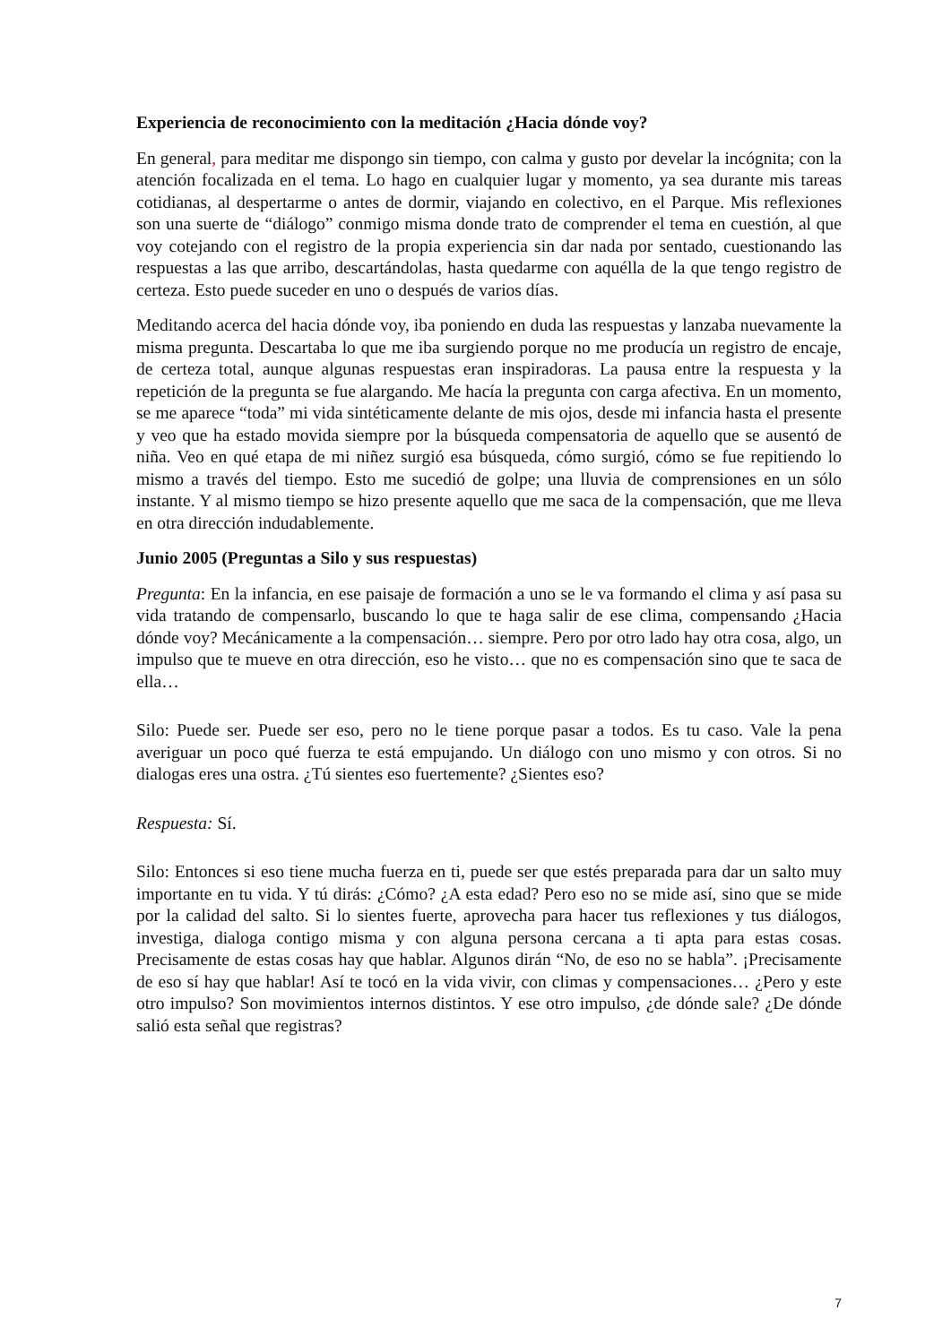Experiencia de reconocimiento con la meditación ¿Hacia dónde voy?
En general, para meditar me dispongo sin tiempo, con calma y gusto por develar la incógnita; con la atención focalizada en el tema. Lo hago en cualquier lugar y momento, ya sea durante mis tareas cotidianas, al despertarme o antes de dormir, viajando en colectivo, en el Parque. Mis reflexiones son una suerte de “diálogo” conmigo misma donde trato de comprender el tema en cuestión, al que voy cotejando con el registro de la propia experiencia sin dar nada por sentado, cuestionando las respuestas a las que arribo, descartándolas, hasta quedarme con aquélla de la que tengo registro de certeza. Esto puede suceder en uno o después de varios días.
Meditando acerca del hacia dónde voy, iba poniendo en duda las respuestas y lanzaba nuevamente la misma pregunta. Descartaba lo que me iba surgiendo porque no me producía un registro de encaje, de certeza total, aunque algunas respuestas eran inspiradoras. La pausa entre la respuesta y la repetición de la pregunta se fue alargando. Me hacía la pregunta con carga afectiva. En un momento, se me aparece “toda” mi vida sintéticamente delante de mis ojos, desde mi infancia hasta el presente y veo que ha estado movida siempre por la búsqueda compensatoria de aquello que se ausentó de niña. Veo en qué etapa de mi niñez surgió esa búsqueda, cómo surgió, cómo se fue repitiendo lo mismo a través del tiempo. Esto me sucedió de golpe; una lluvia de comprensiones en un sólo instante. Y al mismo tiempo se hizo presente aquello que me saca de la compensación, que me lleva en otra dirección indudablemente.
Junio 2005 (Preguntas a Silo y sus respuestas)
Pregunta: En la infancia, en ese paisaje de formación a uno se le va formando el clima y así pasa su vida tratando de compensarlo, buscando lo que te haga salir de ese clima, compensando ¿Hacia dónde voy? Mecánicamente a la compensación… siempre. Pero por otro lado hay otra cosa, algo, un impulso que te mueve en otra dirección, eso he visto… que no es compensación sino que te saca de ella…
Silo: Puede ser. Puede ser eso, pero no le tiene porque pasar a todos. Es tu caso. Vale la pena averiguar un poco qué fuerza te está empujando. Un diálogo con uno mismo y con otros. Si no dialogas eres una ostra. ¿Tú sientes eso fuertemente? ¿Sientes eso?
Respuesta: Sí.
Silo: Entonces si eso tiene mucha fuerza en ti, puede ser que estés preparada para dar un salto muy importante en tu vida. Y tú dirás: ¿Cómo? ¿A esta edad? Pero eso no se mide así, sino que se mide por la calidad del salto. Si lo sientes fuerte, aprovecha para hacer tus reflexiones y tus diálogos, investiga, dialoga contigo misma y con alguna persona cercana a ti apta para estas cosas. Precisamente de estas cosas hay que hablar. Algunos dirán “No, de eso no se habla”. ¡Precisamente de eso sí hay que hablar! Así te tocó en la vida vivir, con climas y compensaciones… ¿Pero y este otro impulso? Son movimientos internos distintos. Y ese otro impulso, ¿de dónde sale? ¿De dónde salió esta señal que registras?
7